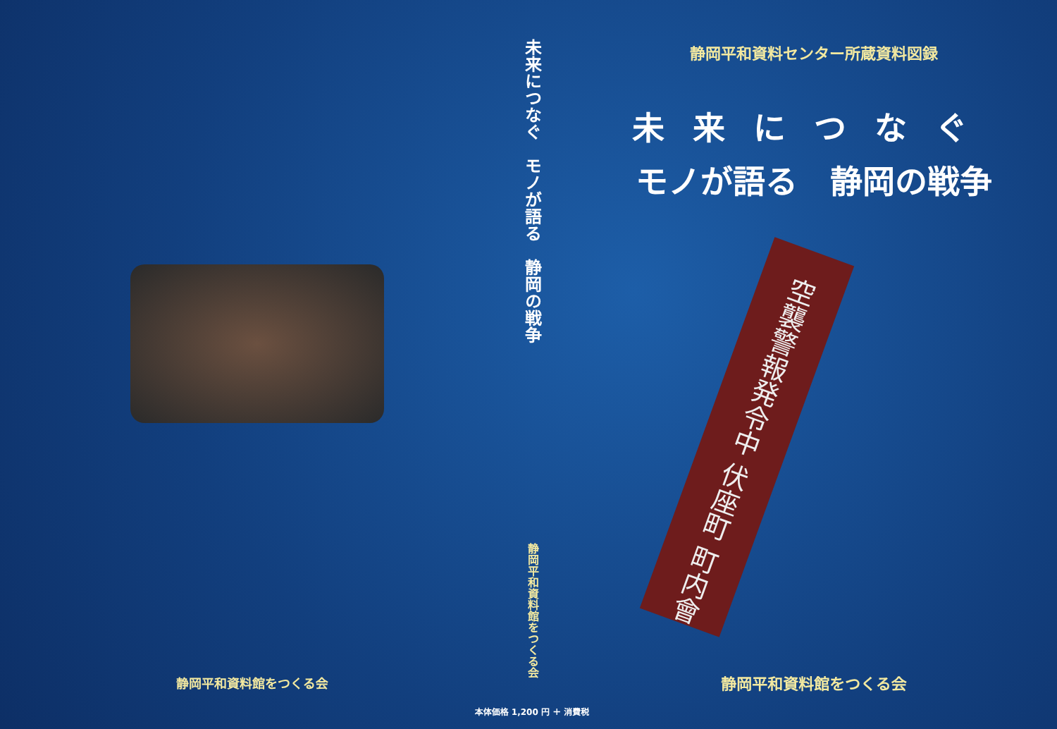静岡平和資料館をつくる会
未来につなぐ　モノが語る　静岡の戦争
静岡平和資料館をつくる会
本体価格 1,200 円 ＋ 消費税
静岡平和資料センター所蔵資料図録
未来につなぐ
モノが語る　静岡の戦争
空襲警報発令中 伏座町 町内會
静岡平和資料館をつくる会